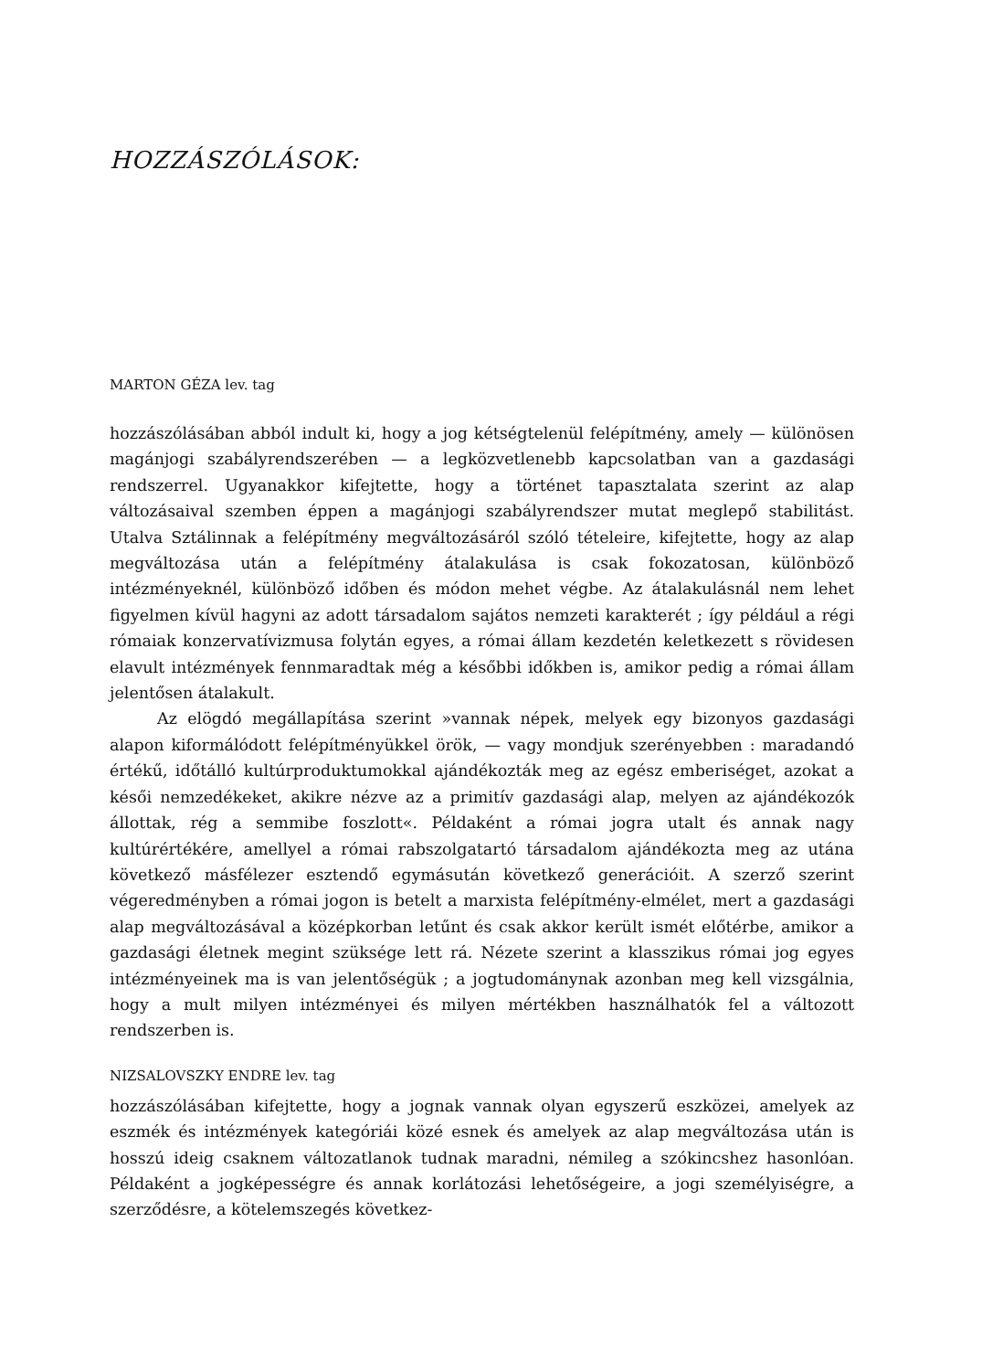HOZZÁSZÓLÁSOK:
MARTON GÉZA lev. tag
hozzászólásában abból indult ki, hogy a jog kétségtelenül felépítmény, amely — különösen magánjogi szabályrendszerében — a legközvetlenebb kapcsolatban van a gazdasági rendszerrel. Ugyanakkor kifejtette, hogy a történet tapasztalata szerint az alap változásaival szemben éppen a magánjogi szabályrendszer mutat meglepő stabilitást. Utalva Sztálinnak a felépítmény megváltozásáról szóló tételeire, kifejtette, hogy az alap megváltozása után a felépítmény átalakulása is csak fokozatosan, különböző intézményeknél, különböző időben és módon mehet végbe. Az átalakulásnál nem lehet figyelmen kívül hagyni az adott társadalom sajátos nemzeti karakterét ; így például a régi rómaiak konzervatívizmusa folytán egyes, a római állam kezdetén keletkezett s rövidesen elavult intézmények fennmaradtak még a későbbi időkben is, amikor pedig a római állam jelentősen átalakult.
Az elögdó megállapítása szerint »vannak népek, melyek egy bizonyos gazdasági alapon kiformálódott felépítményükkel örök, — vagy mondjuk szerényebben : maradandó értékű, időtálló kultúrproduktumokkal ajándékozták meg az egész emberiséget, azokat a késői nemzedékeket, akikre nézve az a primitív gazdasági alap, melyen az ajándékozók állottak, rég a semmibe foszlott«. Példaként a római jogra utalt és annak nagy kultúrértékére, amellyel a római rabszolgatartó társadalom ajándékozta meg az utána következő másfélezer esztendő egymásután következő generációit. A szerző szerint végeredményben a római jogon is betelt a marxista felépítmény-elmélet, mert a gazdasági alap megváltozásával a középkorban letűnt és csak akkor került ismét előtérbe, amikor a gazdasági életnek megint szüksége lett rá. Nézete szerint a klasszikus római jog egyes intézményeinek ma is van jelentőségük ; a jogtudománynak azonban meg kell vizsgálnia, hogy a mult milyen intézményei és milyen mértékben használhatók fel a változott rendszerben is.
NIZSALOVSZKY ENDRE lev. tag
hozzászólásában kifejtette, hogy a jognak vannak olyan egyszerű eszközei, amelyek az eszmék és intézmények kategóriái közé esnek és amelyek az alap megváltozása után is hosszú ideig csaknem változatlanok tudnak maradni, némileg a szókincshez hasonlóan. Példaként a jogképességre és annak korlátozási lehetőségeire, a jogi személyiségre, a szerződésre, a kötelemszegés következ-